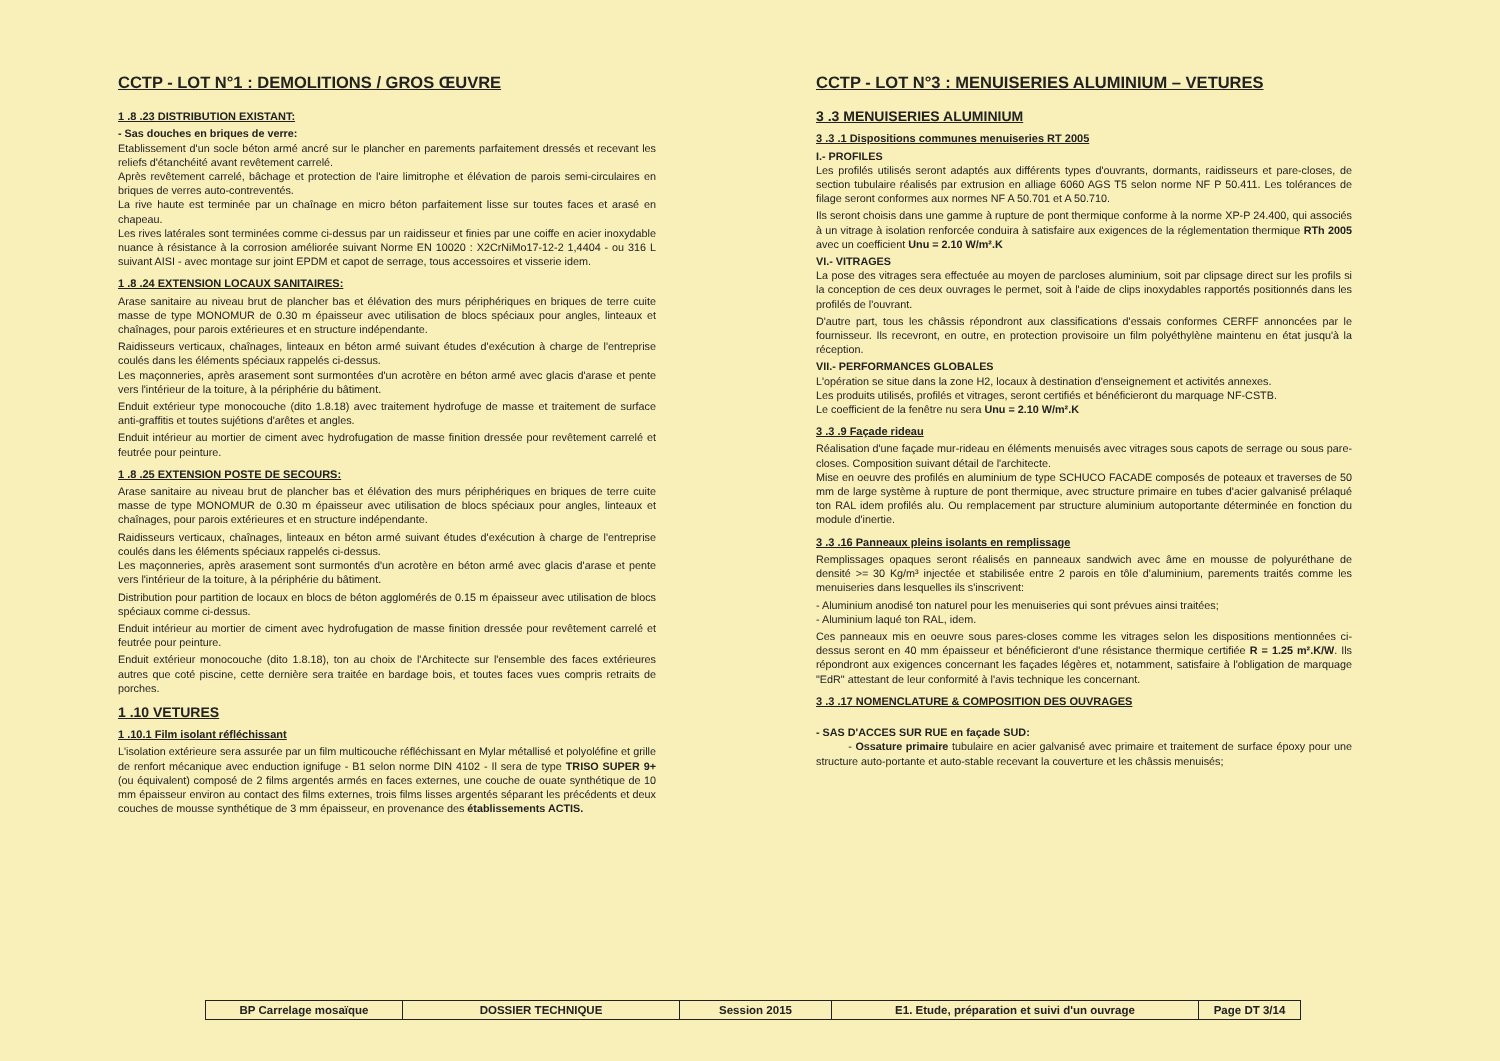CCTP - LOT N°1 : DEMOLITIONS / GROS ŒUVRE
1 .8 .23 DISTRIBUTION EXISTANT:
- Sas douches en briques de verre:
Etablissement d'un socle béton armé ancré sur le plancher en parements parfaitement dressés et recevant les reliefs d'étanchéité avant revêtement carrelé.
Après revêtement carrelé, bâchage et protection de l'aire limitrophe et élévation de parois semi-circulaires en briques de verres auto-contreventés.
La rive haute est terminée par un chaînage en micro béton parfaitement lisse sur toutes faces et arasé en chapeau.
Les rives latérales sont terminées comme ci-dessus par un raidisseur et finies par une coiffe en acier inoxydable nuance à résistance à la corrosion améliorée suivant Norme EN 10020 : X2CrNiMo17-12-2 1,4404 - ou 316 L suivant AISI - avec montage sur joint EPDM et capot de serrage, tous accessoires et visserie idem.
1 .8 .24 EXTENSION LOCAUX SANITAIRES:
Arase sanitaire au niveau brut de plancher bas et élévation des murs périphériques en briques de terre cuite masse de type MONOMUR de 0.30 m épaisseur avec utilisation de blocs spéciaux pour angles, linteaux et chaînages, pour parois extérieures et en structure indépendante.
Raidisseurs verticaux, chaînages, linteaux en béton armé suivant études d'exécution à charge de l'entreprise coulés dans les éléments spéciaux rappelés ci-dessus.
Les maçonneries, après arasement sont surmontées d'un acrotère en béton armé avec glacis d'arase et pente vers l'intérieur de la toiture, à la périphérie du bâtiment.
Enduit extérieur type monocouche (dito 1.8.18) avec traitement hydrofuge de masse et traitement de surface anti-graffitis et toutes sujétions d'arêtes et angles.
Enduit intérieur au mortier de ciment avec hydrofugation de masse finition dressée pour revêtement carrelé et feutrée pour peinture.
1 .8 .25 EXTENSION POSTE DE SECOURS:
Arase sanitaire au niveau brut de plancher bas et élévation des murs périphériques en briques de terre cuite masse de type MONOMUR de 0.30 m épaisseur avec utilisation de blocs spéciaux pour angles, linteaux et chaînages, pour parois extérieures et en structure indépendante.
Raidisseurs verticaux, chaînages, linteaux en béton armé suivant études d'exécution à charge de l'entreprise coulés dans les éléments spéciaux rappelés ci-dessus.
Les maçonneries, après arasement sont surmontés d'un acrotère en béton armé avec glacis d'arase et pente vers l'intérieur de la toiture, à la périphérie du bâtiment.
Distribution pour partition de locaux en blocs de béton agglomérés de 0.15 m épaisseur avec utilisation de blocs spéciaux comme ci-dessus.
Enduit intérieur au mortier de ciment avec hydrofugation de masse finition dressée pour revêtement carrelé et feutrée pour peinture.
Enduit extérieur monocouche (dito 1.8.18), ton au choix de l'Architecte sur l'ensemble des faces extérieures autres que coté piscine, cette dernière sera traitée en bardage bois, et toutes faces vues compris retraits de porches.
1 .10 VETURES
1 .10.1 Film isolant réfléchissant
L'isolation extérieure sera assurée par un film multicouche réfléchissant en Mylar métallisé et polyoléfine et grille de renfort mécanique avec enduction ignifuge - B1 selon norme DIN 4102 - Il sera de type TRISO SUPER 9+ (ou équivalent) composé de 2 films argentés armés en faces externes, une couche de ouate synthétique de 10 mm épaisseur environ au contact des films externes, trois films lisses argentés séparant les précédents et deux couches de mousse synthétique de 3 mm épaisseur, en provenance des établissements ACTIS.
CCTP - LOT N°3 : MENUISERIES ALUMINIUM – VETURES
3 .3 MENUISERIES ALUMINIUM
3 .3 .1 Dispositions communes menuiseries RT 2005
I.- PROFILES
Les profilés utilisés seront adaptés aux différents types d'ouvrants, dormants, raidisseurs et pare-closes, de section tubulaire réalisés par extrusion en alliage 6060 AGS T5 selon norme NF P 50.411. Les tolérances de filage seront conformes aux normes NF A 50.701 et A 50.710.
Ils seront choisis dans une gamme à rupture de pont thermique conforme à la norme XP-P 24.400, qui associés à un vitrage à isolation renforcée conduira à satisfaire aux exigences de la réglementation thermique RTh 2005 avec un coefficient Unu = 2.10 W/m².K
VI.- VITRAGES
La pose des vitrages sera effectuée au moyen de parcloses aluminium, soit par clipsage direct sur les profils si la conception de ces deux ouvrages le permet, soit à l'aide de clips inoxydables rapportés positionnés dans les profilés de l'ouvrant.
D'autre part, tous les châssis répondront aux classifications d'essais conformes CERFF annoncées par le fournisseur. Ils recevront, en outre, en protection provisoire un film polyéthylène maintenu en état jusqu'à la réception.
VII.- PERFORMANCES GLOBALES
L'opération se situe dans la zone H2, locaux à destination d'enseignement et activités annexes.
Les produits utilisés, profilés et vitrages, seront certifiés et bénéficieront du marquage NF-CSTB.
Le coefficient de la fenêtre nu sera Unu = 2.10 W/m².K
3 .3 .9 Façade rideau
Réalisation d'une façade mur-rideau en éléments menuisés avec vitrages sous capots de serrage ou sous pare-closes. Composition suivant détail de l'architecte.
Mise en oeuvre des profilés en aluminium de type SCHUCO FACADE composés de poteaux et traverses de 50 mm de large système à rupture de pont thermique, avec structure primaire en tubes d'acier galvanisé prélaqué ton RAL idem profilés alu. Ou remplacement par structure aluminium autoportante déterminée en fonction du module d'inertie.
3 .3 .16 Panneaux pleins isolants en remplissage
Remplissages opaques seront réalisés en panneaux sandwich avec âme en mousse de polyuréthane de densité >= 30 Kg/m³ injectée et stabilisée entre 2 parois en tôle d'aluminium, parements traités comme les menuiseries dans lesquelles ils s'inscrivent:
- Aluminium anodisé ton naturel pour les menuiseries qui sont prévues ainsi traitées;
- Aluminium laqué ton RAL, idem.
Ces panneaux mis en oeuvre sous pares-closes comme les vitrages selon les dispositions mentionnées ci-dessus seront en 40 mm épaisseur et bénéficieront d'une résistance thermique certifiée R = 1.25 m².K/W. Ils répondront aux exigences concernant les façades légères et, notamment, satisfaire à l'obligation de marquage "EdR" attestant de leur conformité à l'avis technique les concernant.
3 .3 .17 NOMENCLATURE & COMPOSITION DES OUVRAGES
- SAS D'ACCES SUR RUE en façade SUD:
- Ossature primaire tubulaire en acier galvanisé avec primaire et traitement de surface époxy pour une structure auto-portante et auto-stable recevant la couverture et les châssis menuisés;
| BP Carrelage mosaïque | DOSSIER TECHNIQUE | Session 2015 | E1. Etude, préparation et suivi d'un ouvrage | Page DT 3/14 |